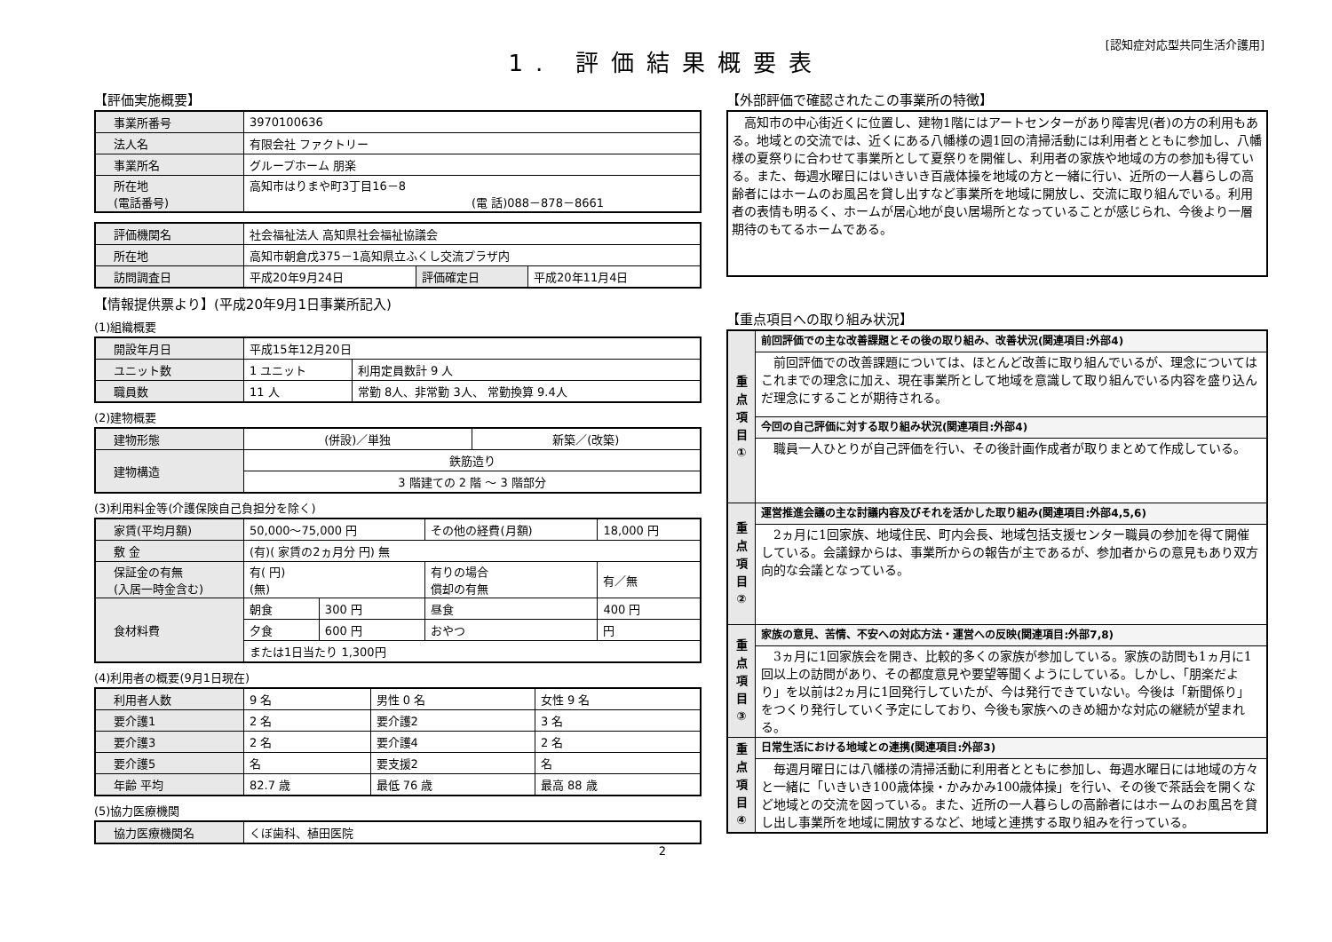1. 評価結果概要表
[認知症対応型共同生活介護用]
【評価実施概要】
| 事業所番号 | 3970100636 |
| 法人名 | 有限会社 ファクトリー |
| 事業所名 | グループホーム 朋楽 |
| 所在地 (電話番号) | 高知市はりまや町3丁目16－8 (電 話)088－878－8661 |
| 評価機関名 | 社会福祉法人 高知県社会福祉協議会 | | |
| 所在地 | 高知市朝倉戊375－1高知県立ふくし交流プラザ内 | | |
| 訪問調査日 | 平成20年9月24日 | 評価確定日 | 平成20年11月4日 |
【情報提供票より】(平成20年9月1日事業所記入)
(1)組織概要
| 開設年月日 | 平成15年12月20日 | |
| ユニット数 | 1 ユニット | 利用定員数計 9 人 |
| 職員数 | 11 人 | 常勤 8人、非常勤 3人、 常勤換算 9.4人 |
(2)建物概要
| 建物形態 | (併設)／単独 | 新築／(改築) |
| 建物構造 | 鉄筋造り | |
| | 3 階建ての 2 階 ～ 3 階部分 | |
(3)利用料金等(介護保険自己負担分を除く)
| 家賃(平均月額) | 50,000～75,000 円 | | その他の経費(月額) | 18,000 円 |
| 敷 金 | (有)( 家賃の2ヵ月分 円) 無 | | | |
| 保証金の有無 (入居一時金含む) | 有( 円) (無) | | 有りの場合 償却の有無 | 有／無 |
| 食材料費 | 朝食 | 300 円 | 昼食 | 400 円 |
| | 夕食 | 600 円 | おやつ | 円 |
| | または1日当たり 1,300円 | | | |
(4)利用者の概要(9月1日現在)
| 利用者人数 | 9 名 | 男性 0 名 | 女性 9 名 |
| 要介護1 | 2 名 | 要介護2 | 3 名 |
| 要介護3 | 2 名 | 要介護4 | 2 名 |
| 要介護5 | 名 | 要支援2 | 名 |
| 年齢 平均 | 82.7 歳 | 最低 76 歳 | 最高 88 歳 |
(5)協力医療機関
| 協力医療機関名 | くぼ歯科、植田医院 |
2
【外部評価で確認されたこの事業所の特徴】
　高知市の中心街近くに位置し、建物1階にはアートセンターがあり障害児(者)の方の利用もある。地域との交流では、近くにある八幡様の週1回の清掃活動には利用者とともに参加し、八幡様の夏祭りに合わせて事業所として夏祭りを開催し、利用者の家族や地域の方の参加も得ている。また、毎週水曜日にはいきいき百歳体操を地域の方と一緒に行い、近所の一人暮らしの高齢者にはホームのお風呂を貸し出すなど事業所を地域に開放し、交流に取り組んでいる。利用者の表情も明るく、ホームが居心地が良い居場所となっていることが感じられ、今後より一層期待のもてるホームである。
【重点項目への取り組み状況】
| 重 点 項 目 ① | 前回評価での主な改善課題とその後の取り組み、改善状況(関連項目:外部4) |
| | 前回評価での改善課題については、ほとんど改善に取り組んでいるが、理念についてはこれまでの理念に加え、現在事業所として地域を意識して取り組んでいる内容を盛り込んだ理念にすることが期待される。 |
| | 今回の自己評価に対する取り組み状況(関連項目:外部4) |
| | 職員一人ひとりが自己評価を行い、その後計画作成者が取りまとめて作成している。 |
| 重 点 項 目 ② | 運営推進会議の主な討議内容及びそれを活かした取り組み(関連項目:外部4,5,6) |
| | 2ヵ月に1回家族、地域住民、町内会長、地域包括支援センター職員の参加を得て開催している。会議録からは、事業所からの報告が主であるが、参加者からの意見もあり双方向的な会議となっている。 |
| 重 点 項 目 ③ | 家族の意見、苦情、不安への対応方法・運営への反映(関連項目:外部7,8) |
| | 3ヵ月に1回家族会を開き、比較的多くの家族が参加している。家族の訪問も1ヵ月に1回以上の訪問があり、その都度意見や要望等聞くようにしている。しかし、「朋楽だより」を以前は2ヵ月に1回発行していたが、今は発行できていない。今後は「新聞係り」をつくり発行していく予定にしており、今後も家族へのきめ細かな対応の継続が望まれる。 |
| 重 点 項 目 ④ | 日常生活における地域との連携(関連項目:外部3) |
| | 毎週月曜日には八幡様の清掃活動に利用者とともに参加し、毎週水曜日には地域の方々と一緒に「いきいき100歳体操・かみかみ100歳体操」を行い、その後で茶話会を開くなど地域との交流を図っている。また、近所の一人暮らしの高齢者にはホームのお風呂を貸し出し事業所を地域に開放するなど、地域と連携する取り組みを行っている。 |